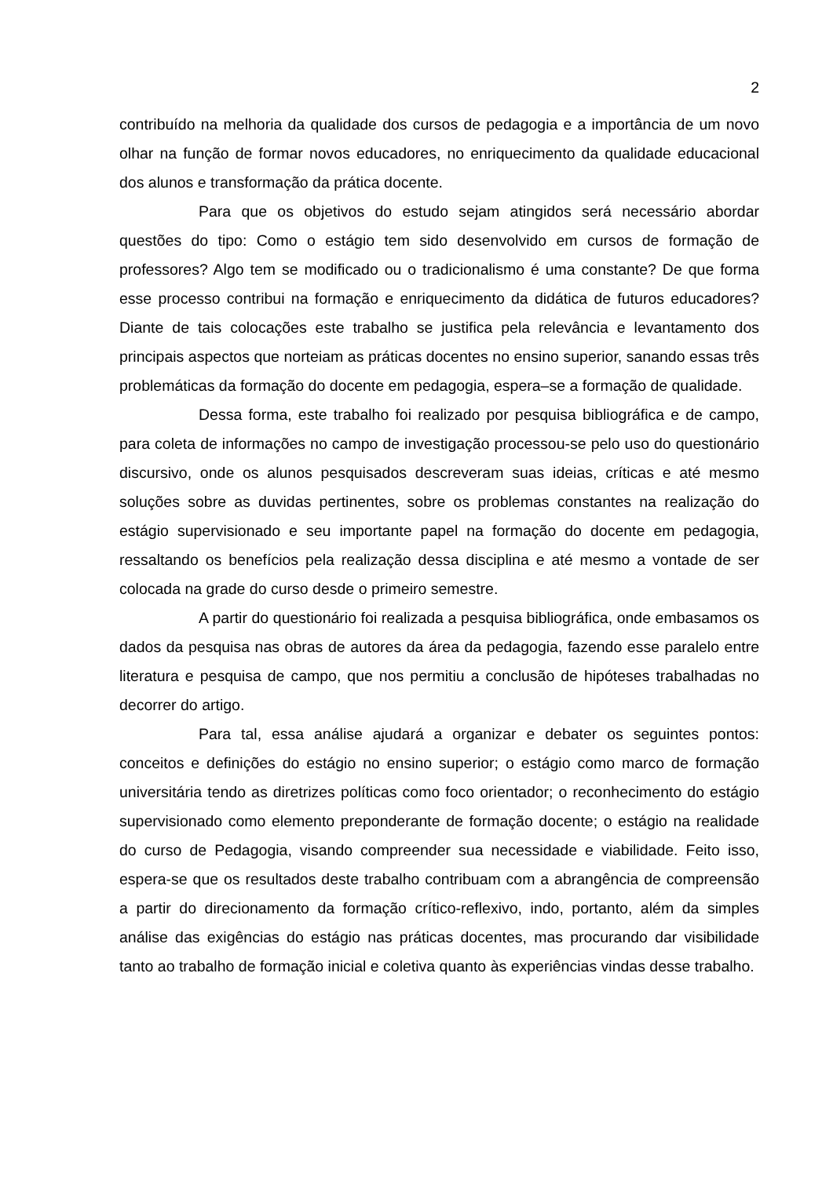2
contribuído na melhoria da qualidade dos cursos de pedagogia e a importância de um novo olhar na função de formar novos educadores, no enriquecimento da qualidade educacional dos alunos e transformação da prática docente.
Para que os objetivos do estudo sejam atingidos será necessário abordar questões do tipo: Como o estágio tem sido desenvolvido em cursos de formação de professores? Algo tem se modificado ou o tradicionalismo é uma constante? De que forma esse processo contribui na formação e enriquecimento da didática de futuros educadores? Diante de tais colocações este trabalho se justifica pela relevância e levantamento dos principais aspectos que norteiam as práticas docentes no ensino superior, sanando essas três problemáticas da formação do docente em pedagogia, espera–se a formação de qualidade.
Dessa forma, este trabalho foi realizado por pesquisa bibliográfica e de campo, para coleta de informações no campo de investigação processou-se pelo uso do questionário discursivo, onde os alunos pesquisados descreveram suas ideias, críticas e até mesmo soluções sobre as duvidas pertinentes, sobre os problemas constantes na realização do estágio supervisionado e seu importante papel na formação do docente em pedagogia, ressaltando os benefícios pela realização dessa disciplina e até mesmo a vontade de ser colocada na grade do curso desde o primeiro semestre.
A partir do questionário foi realizada a pesquisa bibliográfica, onde embasamos os dados da pesquisa nas obras de autores da área da pedagogia, fazendo esse paralelo entre literatura e pesquisa de campo, que nos permitiu a conclusão de hipóteses trabalhadas no decorrer do artigo.
Para tal, essa análise ajudará a organizar e debater os seguintes pontos: conceitos e definições do estágio no ensino superior; o estágio como marco de formação universitária tendo as diretrizes políticas como foco orientador; o reconhecimento do estágio supervisionado como elemento preponderante de formação docente; o estágio na realidade do curso de Pedagogia, visando compreender sua necessidade e viabilidade. Feito isso, espera-se que os resultados deste trabalho contribuam com a abrangência de compreensão a partir do direcionamento da formação crítico-reflexivo, indo, portanto, além da simples análise das exigências do estágio nas práticas docentes, mas procurando dar visibilidade tanto ao trabalho de formação inicial e coletiva quanto às experiências vindas desse trabalho.